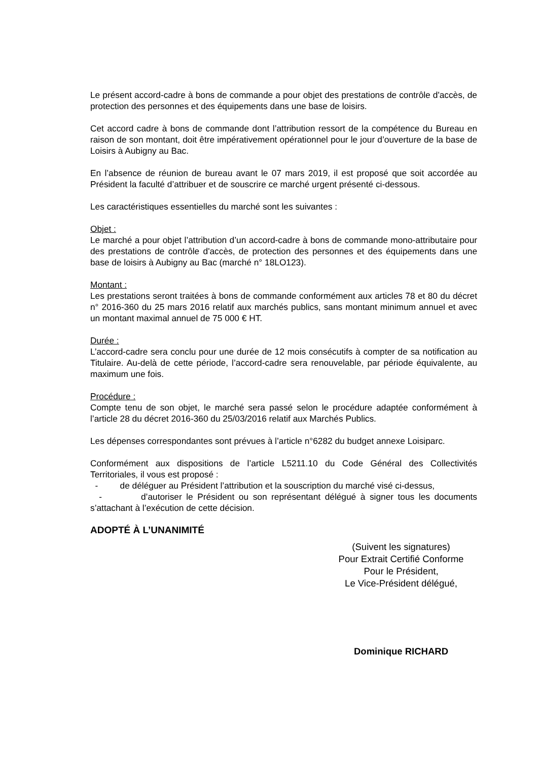Le présent accord-cadre à bons de commande a pour objet des prestations de contrôle d'accès, de protection des personnes et des équipements dans une base de loisirs.
Cet accord cadre à bons de commande dont l’attribution ressort de la compétence du Bureau en raison de son montant, doit être impérativement opérationnel pour le jour d’ouverture de la base de Loisirs à Aubigny au Bac.
En l’absence de réunion de bureau avant le 07 mars 2019, il est proposé que soit accordée au Président la faculté d’attribuer et de souscrire ce marché urgent présenté ci-dessous.
Les caractéristiques essentielles du marché sont les suivantes :
Objet :
Le marché a pour objet l’attribution d’un accord-cadre à bons de commande mono-attributaire pour des prestations de contrôle d'accès, de protection des personnes et des équipements dans une base de loisirs à Aubigny au Bac (marché n° 18LO123).
Montant :
Les prestations seront traitées à bons de commande conformément aux articles 78 et 80 du décret n° 2016-360 du 25 mars 2016 relatif aux marchés publics, sans montant minimum annuel et avec un montant maximal annuel de 75 000 € HT.
Durée :
L’accord-cadre sera conclu pour une durée de 12 mois consécutifs à compter de sa notification au Titulaire. Au-delà de cette période, l’accord-cadre sera renouvelable, par période équivalente, au maximum une fois.
Procédure :
Compte tenu de son objet, le marché sera passé selon le procédure adaptée conformément à l’article 28 du décret 2016-360 du 25/03/2016 relatif aux Marchés Publics.
Les dépenses correspondantes sont prévues à l’article n°6282 du budget annexe Loisiparc.
Conformément aux dispositions de l’article L5211.10 du Code Général des Collectivités Territoriales, il vous est proposé :
- de déléguer au Président l’attribution et la souscription du marché visé ci-dessus,
- d’autoriser le Président ou son représentant délégué à signer tous les documents s’attachant à l’exécution de cette décision.
ADOPTÉ À L’UNANIMITÉ
(Suivent les signatures)
Pour Extrait Certifié Conforme
Pour le Président,
Le Vice-Président délégué,
Dominique RICHARD